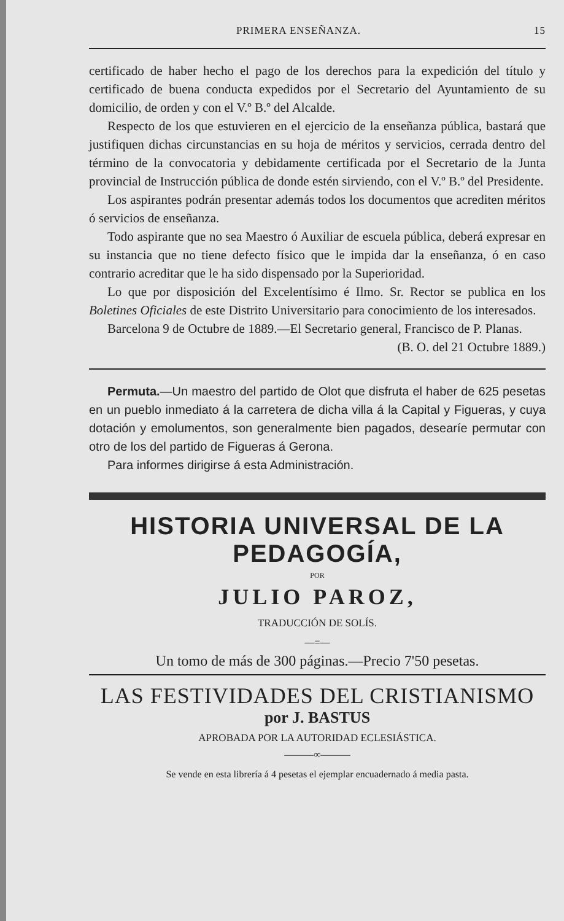PRIMERA ENSEÑANZA. 15
certificado de haber hecho el pago de los derechos para la expedición del título y certificado de buena conducta expedidos por el Secretario del Ayuntamiento de su domicilio, de orden y con el V.º B.º del Alcalde.
Respecto de los que estuvieren en el ejercicio de la enseñanza pública, bastará que justifiquen dichas circunstancias en su hoja de méritos y servicios, cerrada dentro del término de la convocatoria y debidamente certificada por el Secretario de la Junta provincial de Instrucción pública de donde estén sirviendo, con el V.º B.º del Presidente.
Los aspirantes podrán presentar además todos los documentos que acrediten méritos ó servicios de enseñanza.
Todo aspirante que no sea Maestro ó Auxiliar de escuela pública, deberá expresar en su instancia que no tiene defecto físico que le impida dar la enseñanza, ó en caso contrario acreditar que le ha sido dispensado por la Superioridad.
Lo que por disposición del Excelentísimo é Ilmo. Sr. Rector se publica en los Boletines Oficiales de este Distrito Universitario para conocimiento de los interesados.
Barcelona 9 de Octubre de 1889.—El Secretario general, Francisco de P. Planas.
(B. O. del 21 Octubre 1889.)
Permuta.—Un maestro del partido de Olot que disfruta el haber de 625 pesetas en un pueblo inmediato á la carretera de dicha villa á la Capital y Figueras, y cuya dotación y emolumentos, son generalmente bien pagados, desearíe permutar con otro de los del partido de Figueras á Gerona.
Para informes dirigirse á esta Administración.
HISTORIA UNIVERSAL DE LA PEDAGOGÍA,
POR
JULIO PAROZ,
TRADUCCIÓN DE SOLÍS.
—=—
Un tomo de más de 300 páginas.—Precio 7'50 pesetas.
LAS FESTIVIDADES DEL CRISTIANISMO
por J. BASTUS
APROBADA POR LA AUTORIDAD ECLESIÁSTICA.
———∞———
Se vende en esta librería á 4 pesetas el ejemplar encuadernado á media pasta.